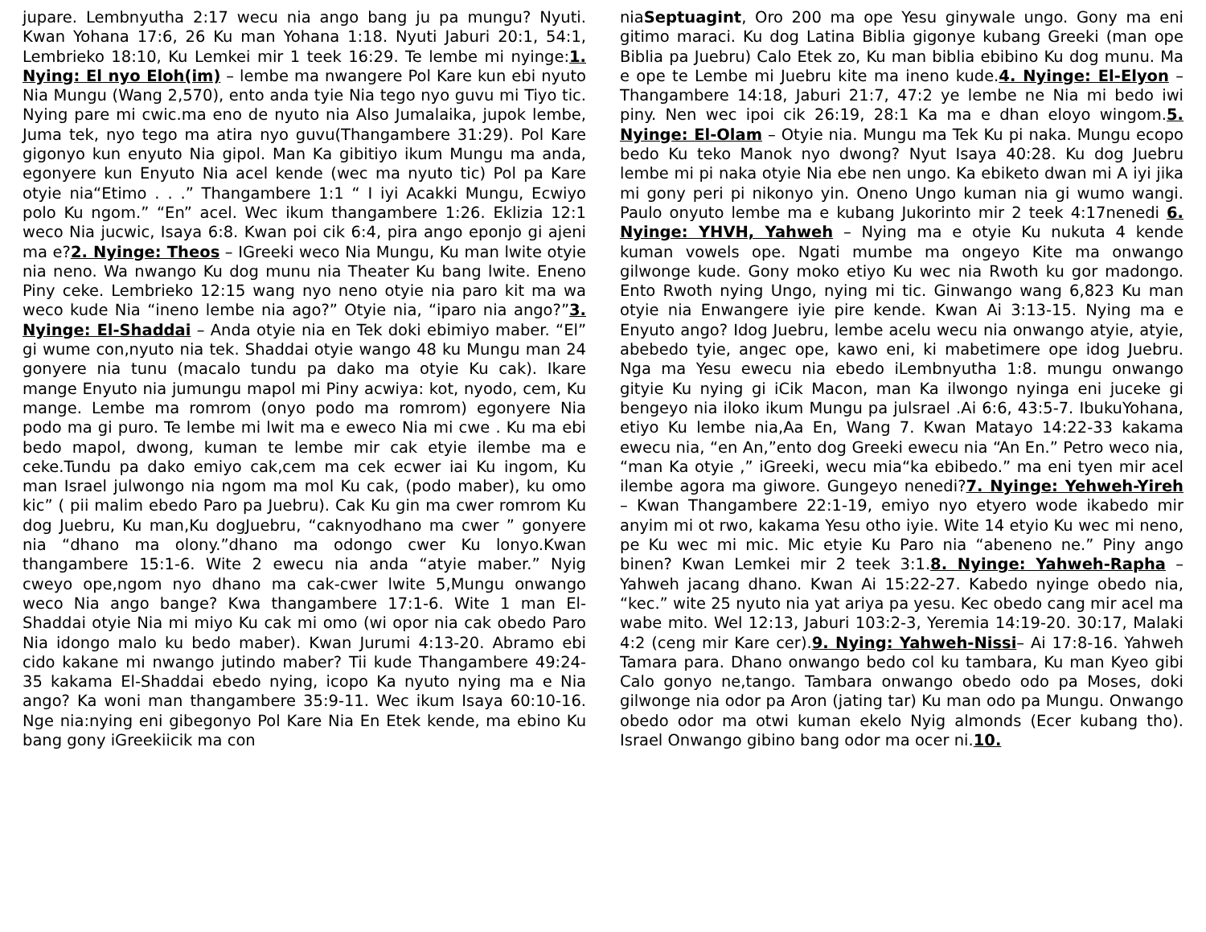jupare. Lembnyutha 2:17 wecu nia ango bang ju pa mungu? Nyuti. Kwan Yohana 17:6, 26 Ku man Yohana 1:18. Nyuti Jaburi 20:1, 54:1, Lembrieko 18:10, Ku Lemkei mir 1 teek 16:29. Te lembe mi nyinge:1. Nying: El nyo Eloh(im) – lembe ma nwangere Pol Kare kun ebi nyuto Nia Mungu (Wang 2,570), ento anda tyie Nia tego nyo guvu mi Tiyo tic. Nying pare mi cwic.ma eno de nyuto nia Also Jumalaika, jupok lembe, Juma tek, nyo tego ma atira nyo guvu(Thangambere 31:29). Pol Kare gigonyo kun enyuto Nia gipol. Man Ka gibitiyo ikum Mungu ma anda, egonyere kun Enyuto Nia acel kende (wec ma nyuto tic) Pol pa Kare otyie nia“Etimo . . .” Thangambere 1:1 “ I iyi Acakki Mungu, Ecwiyo polo Ku ngom.” “En” acel. Wec ikum thangambere 1:26. Eklizia 12:1 weco Nia jucwic, Isaya 6:8. Kwan poi cik 6:4, pira ango eponjo gi ajeni ma e?2. Nyinge: Theos – IGreeki weco Nia Mungu, Ku man lwite otyie nia neno. Wa nwango Ku dog munu nia Theater Ku bang lwite. Eneno Piny ceke. Lembrieko 12:15 wang nyo neno otyie nia paro kit ma wa weco kude Nia “ineno lembe nia ago?” Otyie nia, “iparo nia ango?”3. Nyinge: El-Shaddai – Anda otyie nia en Tek doki ebimiyo maber. “El” gi wume con,nyuto nia tek. Shaddai otyie wango 48 ku Mungu man 24 gonyere nia tunu (macalo tundu pa dako ma otyie Ku cak). Ikare mange Enyuto nia jumungu mapol mi Piny acwiya: kot, nyodo, cem, Ku mange. Lembe ma romrom (onyo podo ma romrom) egonyere Nia podo ma gi puro. Te lembe mi lwit ma e eweco Nia mi cwe . Ku ma ebi bedo mapol, dwong, kuman te lembe mir cak etyie ilembe ma e ceke.Tundu pa dako emiyo cak,cem ma cek ecwer iai Ku ingom, Ku man Israel julwongo nia ngom ma mol Ku cak, (podo maber), ku omo kic” ( pii malim ebedo Paro pa Juebru). Cak Ku gin ma cwer romrom Ku dog Juebru, Ku man,Ku dogJuebru, “caknyodhano ma cwer ” gonyere nia “dhano ma olony.”dhano ma odongo cwer Ku lonyo.Kwan thangambere 15:1-6. Wite 2 ewecu nia anda “atyie maber.” Nyig cweyo ope,ngom nyo dhano ma cak-cwer lwite 5,Mungu onwango weco Nia ango bange? Kwa thangambere 17:1-6. Wite 1 man El-Shaddai otyie Nia mi miyo Ku cak mi omo (wi opor nia cak obedo Paro Nia idongo malo ku bedo maber). Kwan Jurumi 4:13-20. Abramo ebi cido kakane mi nwango jutindo maber? Tii kude Thangambere 49:24-35 kakama El-Shaddai ebedo nying, icopo Ka nyuto nying ma e Nia ango? Ka woni man thangambere 35:9-11. Wec ikum Isaya 60:10-16. Nge nia:nying eni gibegonyo Pol Kare Nia En Etek kende, ma ebino Ku bang gony iGreekiicik ma con
niaSeptuagint, Oro 200 ma ope Yesu ginywale ungo. Gony ma eni gitimo maraci. Ku dog Latina Biblia gigonye kubang Greeki (man ope Biblia pa Juebru) Calo Etek zo, Ku man biblia ebibino Ku dog munu. Ma e ope te Lembe mi Juebru kite ma ineno kude.4. Nyinge: El-Elyon – Thangambere 14:18, Jaburi 21:7, 47:2 ye lembe ne Nia mi bedo iwi piny. Nen wec ipoi cik 26:19, 28:1 Ka ma e dhan eloyo wingom.5. Nyinge: El-Olam – Otyie nia. Mungu ma Tek Ku pi naka. Mungu ecopo bedo Ku teko Manok nyo dwong? Nyut Isaya 40:28. Ku dog Juebru lembe mi pi naka otyie Nia ebe nen ungo. Ka ebiketo dwan mi A iyi jika mi gony peri pi nikonyo yin. Oneno Ungo kuman nia gi wumo wangi. Paulo onyuto lembe ma e kubang Jukorinto mir 2 teek 4:17nenedi 6. Nyinge: YHVH, Yahweh – Nying ma e otyie Ku nukuta 4 kende kuman vowels ope. Ngati mumbe ma ongeyo Kite ma onwango gilwonge kude. Gony moko etiyo Ku wec nia Rwoth ku gor madongo. Ento Rwoth nying Ungo, nying mi tic. Ginwango wang 6,823 Ku man otyie nia Enwangere iyie pire kende. Kwan Ai 3:13-15. Nying ma e Enyuto ango? Idog Juebru, lembe acelu wecu nia onwango atyie, atyie, abebedo tyie, angec ope, kawo eni, ki mabetimere ope idog Juebru. Nga ma Yesu ewecu nia ebedo iLembnyutha 1:8. mungu onwango gityie Ku nying gi iCik Macon, man Ka ilwongo nyinga eni juceke gi bengeyo nia iloko ikum Mungu pa julsrael .Ai 6:6, 43:5-7. IbukuYohana, etiyo Ku lembe nia,Aa En, Wang 7. Kwan Matayo 14:22-33 kakama ewecu nia, “en An,”ento dog Greeki ewecu nia “An En.” Petro weco nia, “man Ka otyie ,” iGreeki, wecu mia“ka ebibedo.” ma eni tyen mir acel ilembe agora ma giwore. Gungeyo nenedi?7. Nyinge: Yehweh-Yireh – Kwan Thangambere 22:1-19, emiyo nyo etyero wode ikabedo mir anyim mi ot rwo, kakama Yesu otho iyie. Wite 14 etyio Ku wec mi neno, pe Ku wec mi mic. Mic etyie Ku Paro nia “abeneno ne.” Piny ango binen? Kwan Lemkei mir 2 teek 3:1.8. Nyinge: Yahweh-Rapha – Yahweh jacang dhano. Kwan Ai 15:22-27. Kabedo nyinge obedo nia, “kec.” wite 25 nyuto nia yat ariya pa yesu. Kec obedo cang mir acel ma wabe mito. Wel 12:13, Jaburi 103:2-3, Yeremia 14:19-20. 30:17, Malaki 4:2 (ceng mir Kare cer).9. Nying: Yahweh-Nissi– Ai 17:8-16. Yahweh Tamara para. Dhano onwango bedo col ku tambara, Ku man Kyeo gibi Calo gonyo ne,tango. Tambara onwango obedo odo pa Moses, doki gilwonge nia odor pa Aron (jating tar) Ku man odo pa Mungu. Onwango obedo odor ma otwi kuman ekelo Nyig almonds (Ecer kubang tho). Israel Onwango gibino bang odor ma ocer ni.10.